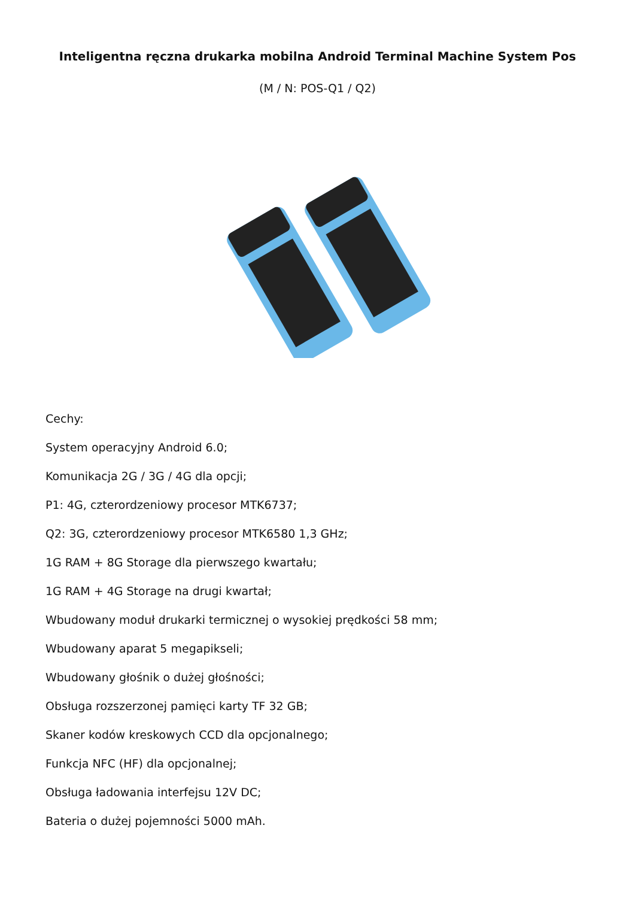Inteligentna ręczna drukarka mobilna Android Terminal Machine System Pos
(M / N: POS-Q1 / Q2)
Cechy:
System operacyjny Android 6.0;
Komunikacja 2G / 3G / 4G dla opcji;
P1: 4G, czterordzeniowy procesor MTK6737;
Q2: 3G, czterordzeniowy procesor MTK6580 1,3 GHz;
1G RAM + 8G Storage dla pierwszego kwartału;
1G RAM + 4G Storage na drugi kwartał;
Wbudowany moduł drukarki termicznej o wysokiej prędkości 58 mm;
Wbudowany aparat 5 megapikseli;
Wbudowany głośnik o dużej głośności;
Obsługa rozszerzonej pamięci karty TF 32 GB;
Skaner kodów kreskowych CCD dla opcjonalnego;
Funkcja NFC (HF) dla opcjonalnej;
Obsługa ładowania interfejsu 12V DC;
Bateria o dużej pojemności 5000 mAh.